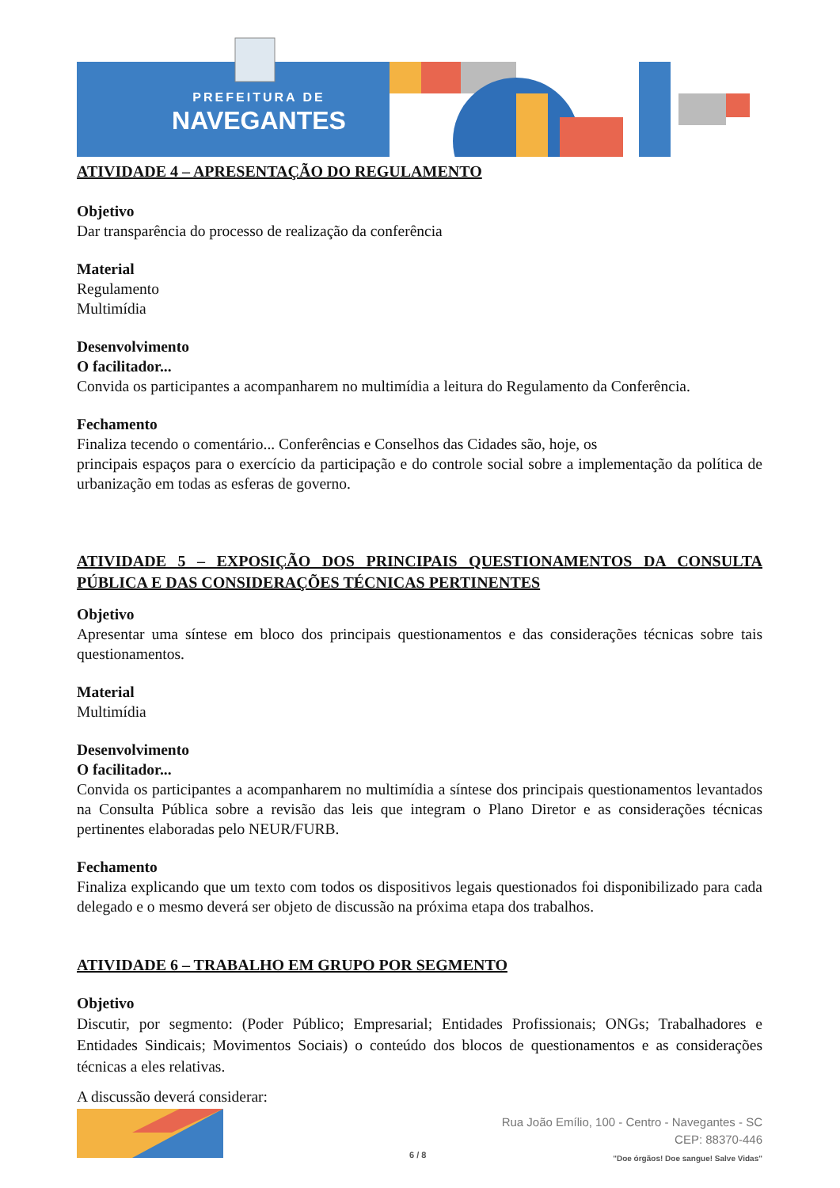PREFEITURA DE
NAVEGANTES
ATIVIDADE 4 – APRESENTAÇÃO DO REGULAMENTO
Objetivo
Dar transparência do processo de realização da conferência
Material
Regulamento
Multimídia
Desenvolvimento
O facilitador...
Convida os participantes a acompanharem no multimídia a leitura do Regulamento da Conferência.
Fechamento
Finaliza tecendo o comentário... Conferências e Conselhos das Cidades são, hoje, os
principais espaços para o exercício da participação e do controle social sobre a implementação da política de urbanização em todas as esferas de governo.
ATIVIDADE 5 – EXPOSIÇÃO DOS PRINCIPAIS QUESTIONAMENTOS DA CONSULTA PÚBLICA E DAS CONSIDERAÇÕES TÉCNICAS PERTINENTES
Objetivo
Apresentar uma síntese em bloco dos principais questionamentos e das considerações técnicas sobre tais questionamentos.
Material
Multimídia
Desenvolvimento
O facilitador...
Convida os participantes a acompanharem no multimídia a síntese dos principais questionamentos levantados na Consulta Pública sobre a revisão das leis que integram o Plano Diretor e as considerações técnicas pertinentes elaboradas pelo NEUR/FURB.
Fechamento
Finaliza explicando que um texto com todos os dispositivos legais questionados foi disponibilizado para cada delegado e o mesmo deverá ser objeto de discussão na próxima etapa dos trabalhos.
ATIVIDADE 6 – TRABALHO EM GRUPO POR SEGMENTO
Objetivo
Discutir, por segmento: (Poder Público; Empresarial; Entidades Profissionais; ONGs; Trabalhadores e Entidades Sindicais; Movimentos Sociais) o conteúdo dos blocos de questionamentos e as considerações técnicas a eles relativas.
A discussão deverá considerar:
6 / 8
Rua João Emílio, 100 - Centro - Navegantes - SC
CEP: 88370-446
"Doe órgãos! Doe sangue! Salve Vidas"